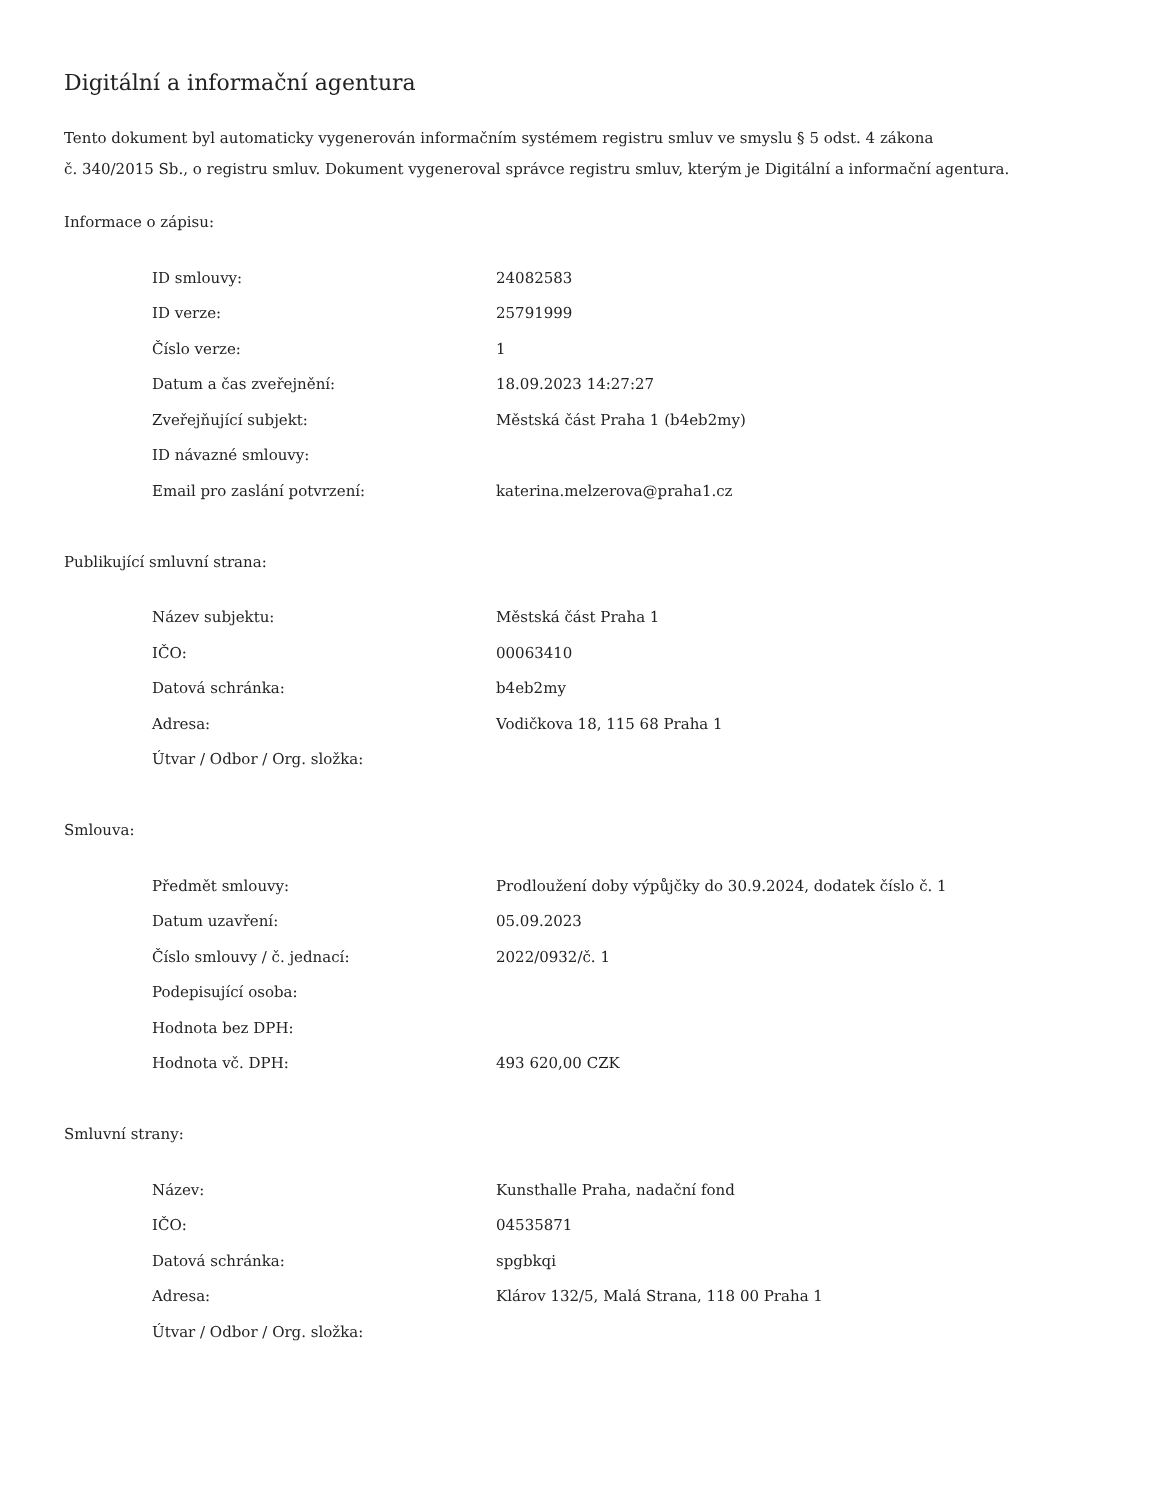Digitální a informační agentura
Tento dokument byl automaticky vygenerován informačním systémem registru smluv ve smyslu § 5 odst. 4 zákona
č. 340/2015 Sb., o registru smluv. Dokument vygeneroval správce registru smluv, kterým je Digitální a informační agentura.
Informace o zápisu:
| ID smlouvy: | 24082583 |
| ID verze: | 25791999 |
| Číslo verze: | 1 |
| Datum a čas zveřejnění: | 18.09.2023 14:27:27 |
| Zveřejňující subjekt: | Městská část Praha 1 (b4eb2my) |
| ID návazné smlouvy: | |
| Email pro zaslání potvrzení: | katerina.melzerova@praha1.cz |
Publikující smluvní strana:
| Název subjektu: | Městská část Praha 1 |
| IČO: | 00063410 |
| Datová schránka: | b4eb2my |
| Adresa: | Vodičkova 18, 115 68 Praha 1 |
| Útvar / Odbor / Org. složka: | |
Smlouva:
| Předmět smlouvy: | Prodloužení doby výpůjčky do 30.9.2024, dodatek číslo č. 1 |
| Datum uzavření: | 05.09.2023 |
| Číslo smlouvy / č. jednací: | 2022/0932/č. 1 |
| Podepisující osoba: | |
| Hodnota bez DPH: | |
| Hodnota vč. DPH: | 493 620,00 CZK |
Smluvní strany:
| Název: | Kunsthalle Praha, nadační fond |
| IČO: | 04535871 |
| Datová schránka: | spgbkqi |
| Adresa: | Klárov 132/5, Malá Strana, 118 00 Praha 1 |
| Útvar / Odbor / Org. složka: | |